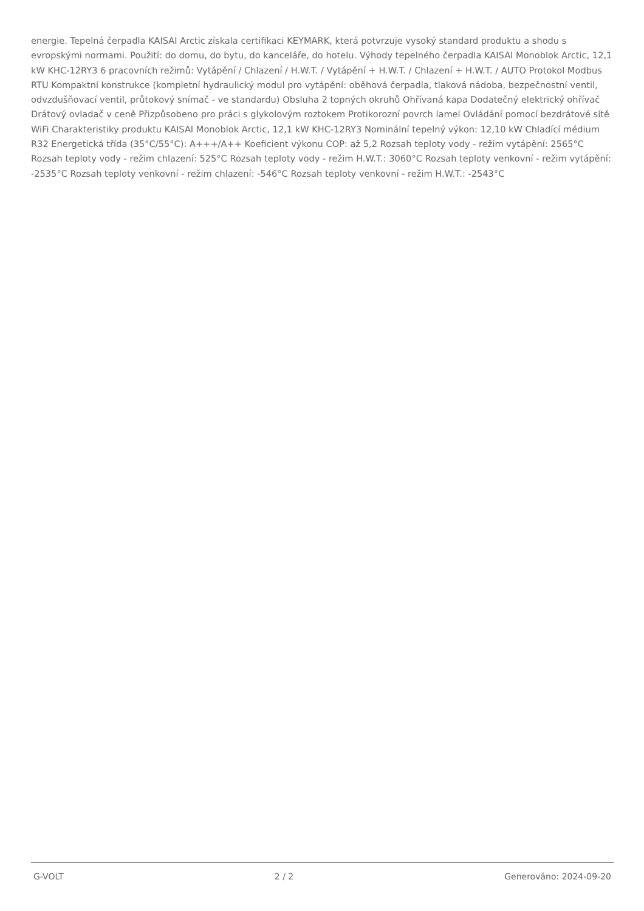energie. Tepelná čerpadla KAISAI Arctic získala certifikaci KEYMARK, která potvrzuje vysoký standard produktu a shodu s evropskými normami. Použití: do domu, do bytu, do kanceláře, do hotelu. Výhody tepelného čerpadla KAISAI Monoblok Arctic, 12,1 kW KHC-12RY3 6 pracovních režimů: Vytápění / Chlazení / H.W.T. / Vytápění + H.W.T. / Chlazení + H.W.T. / AUTO Protokol Modbus RTU Kompaktní konstrukce (kompletní hydraulický modul pro vytápění: oběhová čerpadla, tlaková nádoba, bezpečnostní ventil, odvzdušňovací ventil, průtokový snímač - ve standardu) Obsluha 2 topných okruhů Ohřívaná kapa Dodatečný elektrický ohřívač Drátový ovladač v ceně Přizpůsobeno pro práci s glykolovým roztokem Protikorozní povrch lamel Ovládání pomocí bezdrátové sítě WiFi Charakteristiky produktu KAISAI Monoblok Arctic, 12,1 kW KHC-12RY3 Nominální tepelný výkon: 12,10 kW Chladící médium R32 Energetická třída (35°C/55°C): A+++/A++ Koeficient výkonu COP: až 5,2 Rozsah teploty vody - režim vytápění: 2565°C Rozsah teploty vody - režim chlazení: 525°C Rozsah teploty vody - režim H.W.T.: 3060°C Rozsah teploty venkovní - režim vytápění: -2535°C Rozsah teploty venkovní - režim chlazení: -546°C Rozsah teploty venkovní - režim H.W.T.: -2543°C
G-VOLT 2 / 2 Generováno: 2024-09-20